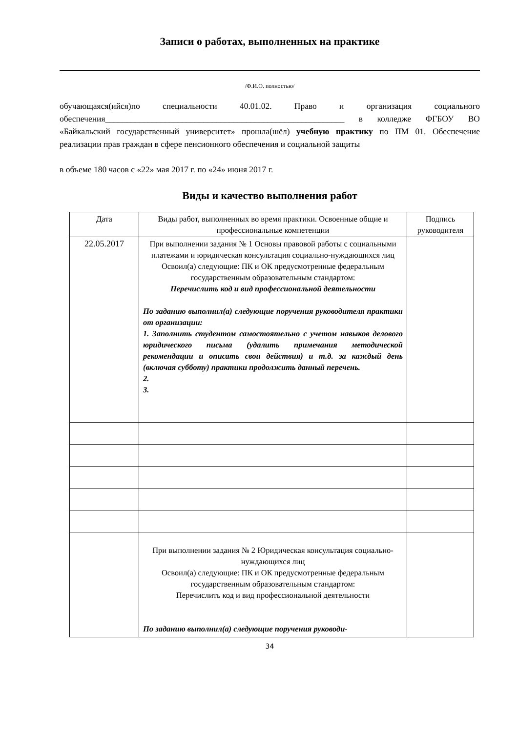Записи о работах, выполненных на практике
/Ф.И.О. полностью/
обучающаяся(ийся)по специальности 40.01.02. Право и организация социального обеспечения________________________________________________________ в колледже ФГБОУ ВО «Байкальский государственный университет» прошла(шёл) учебную практику по ПМ 01. Обеспечение реализации прав граждан в сфере пенсионного обеспечения и социальной защиты
в объеме 180 часов с «22» мая 2017 г. по «24» июня 2017 г.
Виды и качество выполнения работ
| Дата | Виды работ, выполненных во время практики. Освоенные общие и профессиональные компетенции | Подпись руководителя |
| --- | --- | --- |
| 22.05.2017 | При выполнении задания № 1 Основы правовой работы с социальными платежами и юридическая консультация социально-нуждающихся лиц Освоил(а) следующие: ПК и ОК предусмотренные федеральным государственным образовательным стандартом: Перечислить код и вид профессиональной деятельности По заданию выполнил(а) следующие поручения руководителя практики от организации: 1. Заполнить студентом самостоятельно с учетом навыков делового юридического письма (удалить примечания методической рекомендации и описать свои действия) и т.д. за каждый день (включая субботу) практики продолжить данный перечень. 2. 3. | |
| | При выполнении задания № 2 Юридическая консультация социально-нуждающихся лиц Освоил(а) следующие: ПК и ОК предусмотренные федеральным государственным образовательным стандартом: Перечислить код и вид профессиональной деятельности По заданию выполнил(а) следующие поручения руководи- | |
34